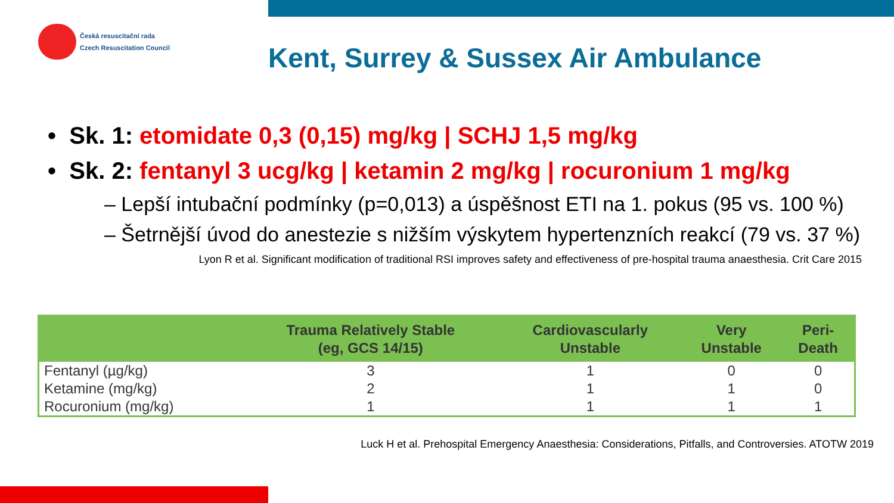Česká resuscitační rada
Czech Resuscitation Council
Kent, Surrey & Sussex Air Ambulance
• Sk. 1: etomidate 0,3 (0,15) mg/kg | SCHJ 1,5 mg/kg
• Sk. 2: fentanyl 3 ucg/kg | ketamin 2 mg/kg | rocuronium 1 mg/kg
– Lepší intubační podmínky (p=0,013) a úspěšnost ETI na 1. pokus (95 vs. 100 %)
– Šetrnější úvod do anestezie s nižším výskytem hypertenzních reakcí (79 vs. 37 %)
Lyon R et al. Significant modification of traditional RSI improves safety and effectiveness of pre-hospital trauma anaesthesia. Crit Care 2015
| | Trauma Relatively Stable (eg, GCS 14/15) | Cardiovascularly Unstable | Very Unstable | Peri- Death |
| --- | --- | --- | --- | --- |
| Fentanyl (µg/kg) | 3 | 1 | 0 | 0 |
| Ketamine (mg/kg) | 2 | 1 | 1 | 0 |
| Rocuronium (mg/kg) | 1 | 1 | 1 | 1 |
Luck H et al. Prehospital Emergency Anaesthesia: Considerations, Pitfalls, and Controversies. ATOTW 2019